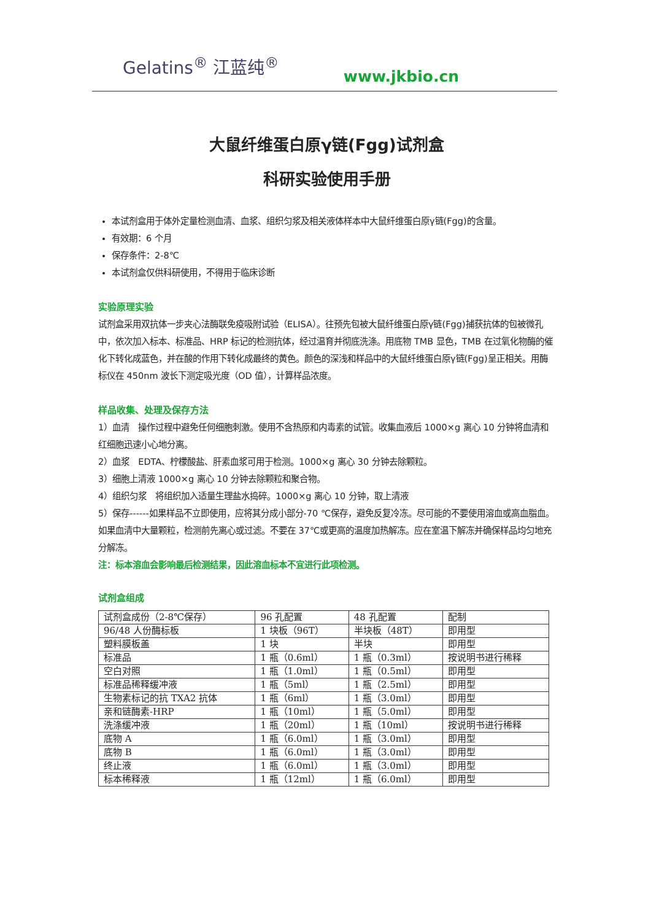Gelatins<sup>®</sup> 江蓝纯<sup>®</sup>
www.jkbio.cn
大鼠纤维蛋白原γ链(Fgg)试剂盒
科研实验使用手册
本试剂盒用于体外定量检测血清、血浆、组织匀浆及相关液体样本中大鼠纤维蛋白原γ链(Fgg)的含量。
有效期：6 个月
保存条件：2-8℃
本试剂盒仅供科研使用，不得用于临床诊断
实验原理实验
试剂盒采用双抗体一步夹心法酶联免疫吸附试验（ELISA）。往预先包被大鼠纤维蛋白原γ链(Fgg)捕获抗体的包被微孔中，依次加入标本、标准品、HRP 标记的检测抗体，经过温育并彻底洗涤。用底物 TMB 显色，TMB 在过氧化物酶的催化下转化成蓝色，并在酸的作用下转化成最终的黄色。颜色的深浅和样品中的大鼠纤维蛋白原γ链(Fgg)呈正相关。用酶标仪在 450nm 波长下测定吸光度（OD 值），计算样品浓度。
样品收集、处理及保存方法
1）血清　操作过程中避免任何细胞刺激。使用不含热原和内毒素的试管。收集血液后 1000×g 离心 10 分钟将血清和红细胞迅速小心地分离。
2）血浆　EDTA、柠檬酸盐、肝素血浆可用于检测。1000×g 离心 30 分钟去除颗粒。
3）细胞上清液 1000×g 离心 10 分钟去除颗粒和聚合物。
4）组织匀浆　将组织加入适量生理盐水捣碎。1000×g 离心 10 分钟，取上清液
5）保存------如果样品不立即使用，应将其分成小部分-70 ℃保存，避免反复冷冻。尽可能的不要使用溶血或高血脂血。如果血清中大量颗粒，检测前先离心或过滤。不要在 37℃或更高的温度加热解冻。应在室温下解冻并确保样品均匀地充分解冻。
注：标本溶血会影响最后检测结果，因此溶血标本不宜进行此项检测。
试剂盒组成
| 试剂盒成份（2-8℃保存） | 96 孔配置 | 48 孔配置 | 配制 |
| 96/48 人份酶标板 | 1 块板（96T） | 半块板（48T） | 即用型 |
| 塑料膜板盖 | 1 块 | 半块 | 即用型 |
| 标准品 | 1 瓶（0.6ml） | 1 瓶（0.3ml） | 按说明书进行稀释 |
| 空白对照 | 1 瓶（1.0ml） | 1 瓶（0.5ml） | 即用型 |
| 标准品稀释缓冲液 | 1 瓶（5ml） | 1 瓶（2.5ml） | 即用型 |
| 生物素标记的抗 TXA2 抗体 | 1 瓶（6ml） | 1 瓶（3.0ml） | 即用型 |
| 亲和链酶素-HRP | 1 瓶（10ml） | 1 瓶（5.0ml） | 即用型 |
| 洗涤缓冲液 | 1 瓶（20ml） | 1 瓶（10ml） | 按说明书进行稀释 |
| 底物 A | 1 瓶（6.0ml） | 1 瓶（3.0ml） | 即用型 |
| 底物 B | 1 瓶（6.0ml） | 1 瓶（3.0ml） | 即用型 |
| 终止液 | 1 瓶（6.0ml） | 1 瓶（3.0ml） | 即用型 |
| 标本稀释液 | 1 瓶（12ml） | 1 瓶（6.0ml） | 即用型 |